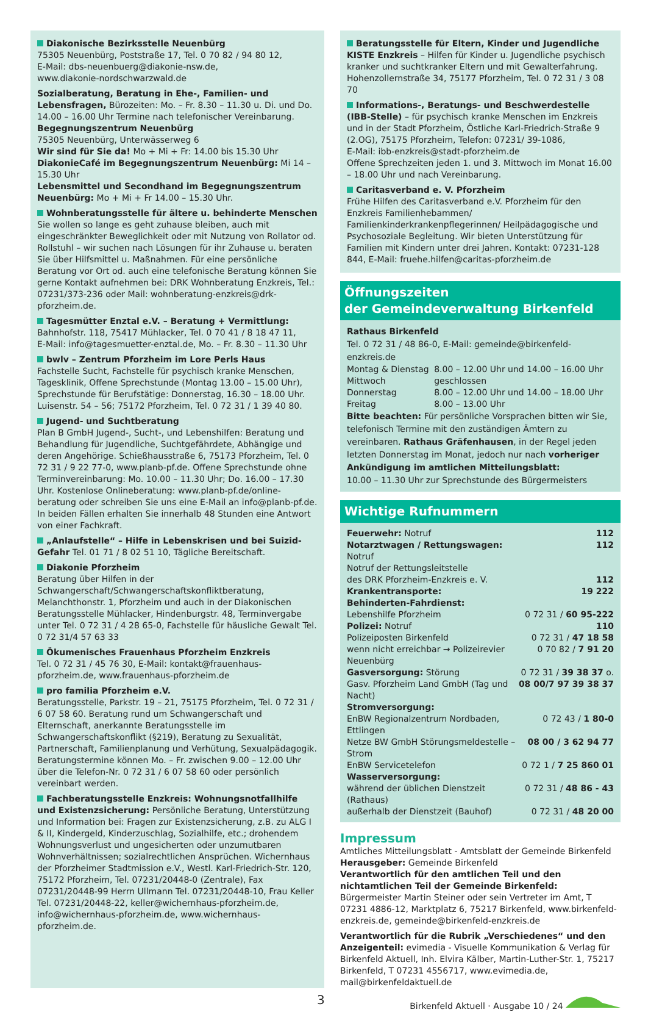Diakonische Bezirksstelle Neuenbürg
75305 Neuenbürg, Poststraße 17, Tel. 0 70 82 / 94 80 12,
E-Mail: dbs-neuenbuerg@diakonie-nsw.de,
www.diakonie-nordschwarzwald.de
Sozialberatung, Beratung in Ehe-, Familien- und Lebensfragen, Bürozeiten: Mo. – Fr. 8.30 – 11.30 u. Di. und Do. 14.00 – 16.00 Uhr Termine nach telefonischer Vereinbarung.
Begegnungszentrum Neuenbürg
75305 Neuenbürg, Unterwässerweg 6
Wir sind für Sie da! Mo + Mi + Fr: 14.00 bis 15.30 Uhr
DiakonieCafé im Begegnungszentrum Neuenbürg: Mi 14 – 15.30 Uhr
Lebensmittel und Secondhand im Begegnungszentrum Neuenbürg: Mo + Mi + Fr 14.00 – 15.30 Uhr.
Wohnberatungsstelle für ältere u. behinderte Menschen
Sie wollen so lange es geht zuhause bleiben, auch mit eingeschränkter Beweglichkeit oder mit Nutzung von Rollator od. Rollstuhl – wir suchen nach Lösungen für ihr Zuhause u. beraten Sie über Hilfsmittel u. Maßnahmen. Für eine persönliche Beratung vor Ort od. auch eine telefonische Beratung können Sie gerne Kontakt aufnehmen bei: DRK Wohnberatung Enzkreis, Tel.: 07231/373-236 oder Mail: wohnberatung-enzkreis@drk-pforzheim.de.
Tagesmütter Enztal e.V. – Beratung + Vermittlung:
Bahnhofstr. 118, 75417 Mühlacker, Tel. 0 70 41 / 8 18 47 11,
E-Mail: info@tagesmuetter-enztal.de, Mo. – Fr. 8.30 – 11.30 Uhr
bwlv – Zentrum Pforzheim im Lore Perls Haus
Fachstelle Sucht, Fachstelle für psychisch kranke Menschen, Tagesklinik, Offene Sprechstunde (Montag 13.00 – 15.00 Uhr), Sprechstunde für Berufstätige: Donnerstag, 16.30 – 18.00 Uhr. Luisenstr. 54 – 56; 75172 Pforzheim, Tel. 0 72 31 / 1 39 40 80.
Jugend- und Suchtberatung
Plan B GmbH Jugend-, Sucht-, und Lebenshilfen: Beratung und Behandlung für Jugendliche, Suchtgefährdete, Abhängige und deren Angehörige. Schießhausstraße 6, 75173 Pforzheim, Tel. 0 72 31 / 9 22 77-0, www.planb-pf.de. Offene Sprechstunde ohne Terminvereinbarung: Mo. 10.00 – 11.30 Uhr; Do. 16.00 – 17.30 Uhr. Kostenlose Onlineberatung: www.planb-pf.de/online-beratung oder schreiben Sie uns eine E-Mail an info@planb-pf.de. In beiden Fällen erhalten Sie innerhalb 48 Stunden eine Antwort von einer Fachkraft.
„Anlaufstelle“ – Hilfe in Lebenskrisen und bei Suizid-Gefahr Tel. 01 71 / 8 02 51 10, Tägliche Bereitschaft.
Diakonie Pforzheim
Beratung über Hilfen in der Schwangerschaft/Schwangerschaftskonfliktberatung, Melanchthonstr. 1, Pforzheim und auch in der Diakonischen Beratungsstelle Mühlacker, Hindenburgstr. 48, Terminvergabe unter Tel. 0 72 31 / 4 28 65-0, Fachstelle für häusliche Gewalt Tel. 0 72 31/4 57 63 33
Ökumenisches Frauenhaus Pforzheim Enzkreis
Tel. 0 72 31 / 45 76 30, E-Mail: kontakt@frauenhaus-pforzheim.de, www.frauenhaus-pforzheim.de
pro familia Pforzheim e.V.
Beratungsstelle, Parkstr. 19 – 21, 75175 Pforzheim, Tel. 0 72 31 / 6 07 58 60. Beratung rund um Schwangerschaft und Elternschaft, anerkannte Beratungsstelle im Schwangerschaftskonflikt (§219), Beratung zu Sexualität, Partnerschaft, Familienplanung und Verhütung, Sexualpädagogik. Beratungstermine können Mo. – Fr. zwischen 9.00 – 12.00 Uhr über die Telefon-Nr. 0 72 31 / 6 07 58 60 oder persönlich vereinbart werden.
Fachberatungsstelle Enzkreis: Wohnungsnotfallhilfe und Existenzsicherung: Persönliche Beratung, Unterstützung und Information bei: Fragen zur Existenzsicherung, z.B. zu ALG I & II, Kindergeld, Kinderzuschlag, Sozialhilfe, etc.; drohendem Wohnungsverlust und ungesicherten oder unzumutbaren Wohnverhältnissen; sozialrechtlichen Ansprüchen. Wichernhaus der Pforzheimer Stadtmission e.V., Westl. Karl-Friedrich-Str. 120, 75172 Pforzheim, Tel. 07231/20448-0 (Zentrale), Fax 07231/20448-99 Herrn Ullmann Tel. 07231/20448-10, Frau Keller Tel. 07231/20448-22, keller@wichernhaus-pforzheim.de, info@wichernhaus-pforzheim.de, www.wichernhaus-pforzheim.de.
Beratungsstelle für Eltern, Kinder und Jugendliche KISTE Enzkreis – Hilfen für Kinder u. Jugendliche psychisch kranker und suchtkranker Eltern und mit Gewalterfahrung. Hohenzollernstraße 34, 75177 Pforzheim, Tel. 0 72 31 / 3 08 70
Informations-, Beratungs- und Beschwerdestelle (IBB-Stelle) – für psychisch kranke Menschen im Enzkreis und in der Stadt Pforzheim, Östliche Karl-Friedrich-Straße 9 (2.OG), 75175 Pforzheim, Telefon: 07231/ 39-1086,
E-Mail: ibb-enzkreis@stadt-pforzheim.de
Offene Sprechzeiten jeden 1. und 3. Mittwoch im Monat 16.00 – 18.00 Uhr und nach Vereinbarung.
Caritasverband e. V. Pforzheim
Frühe Hilfen des Caritasverband e.V. Pforzheim für den Enzkreis Familienhebammen/ Familienkinderkrankenpflegerinnen/ Heilpädagogische und Psychosoziale Begleitung. Wir bieten Unterstützung für Familien mit Kindern unter drei Jahren. Kontakt: 07231-128 844, E-Mail: fruehe.hilfen@caritas-pforzheim.de
Öffnungszeiten
der Gemeindeverwaltung Birkenfeld
Rathaus Birkenfeld
Tel. 0 72 31 / 48 86-0, E-Mail: gemeinde@birkenfeld-enzkreis.de
| Montag & Dienstag | 8.00 – 12.00 Uhr und 14.00 – 16.00 Uhr |
| Mittwoch | geschlossen |
| Donnerstag | 8.00 – 12.00 Uhr und 14.00 – 18.00 Uhr |
| Freitag | 8.00 – 13.00 Uhr |
Bitte beachten: Für persönliche Vorsprachen bitten wir Sie, telefonisch Termine mit den zuständigen Ämtern zu vereinbaren. Rathaus Gräfenhausen, in der Regel jeden letzten Donnerstag im Monat, jedoch nur nach vorheriger Ankündigung im amtlichen Mitteilungsblatt:
10.00 – 11.30 Uhr zur Sprechstunde des Bürgermeisters
Wichtige Rufnummern
| Feuerwehr: Notruf | 112 |
| Notarztwagen / Rettungswagen: Notruf | 112 |
| Notruf der Rettungsleitstelle des DRK Pforzheim-Enzkreis e. V. | 112 |
| Krankentransporte: | 19 222 |
| Behinderten-Fahrdienst: | |
| Lebenshilfe Pforzheim | 0 72 31 / 60 95-222 |
| Polizei: Notruf | 110 |
| Polizeiposten Birkenfeld | 0 72 31 / 47 18 58 |
| wenn nicht erreichbar → Polizeirevier Neuenbürg | 0 70 82 / 7 91 20 |
| Gasversorgung: Störung | 0 72 31 / 39 38 37 o. |
| Gasv. Pforzheim Land GmbH (Tag und Nacht) | 08 00/7 97 39 38 37 |
| Stromversorgung: | |
| EnBW Regionalzentrum Nordbaden, Ettlingen | 0 72 43 / 1 80-0 |
| Netze BW GmbH Störungsmeldestelle – Strom | 08 00 / 3 62 94 77 |
| EnBW Servicetelefon | 0 72 1 / 7 25 860 01 |
| Wasserversorgung: | |
| während der üblichen Dienstzeit (Rathaus) | 0 72 31 / 48 86 - 43 |
| außerhalb der Dienstzeit (Bauhof) | 0 72 31 / 48 20 00 |
Impressum
Amtliches Mitteilungsblatt - Amtsblatt der Gemeinde Birkenfeld
Herausgeber: Gemeinde Birkenfeld
Verantwortlich für den amtlichen Teil und den nichtamtlichen Teil der Gemeinde Birkenfeld:
Bürgermeister Martin Steiner oder sein Vertreter im Amt, T 07231 4886-12, Marktplatz 6, 75217 Birkenfeld, www.birkenfeld-enzkreis.de, gemeinde@birkenfeld-enzkreis.de
Verantwortlich für die Rubrik „Verschiedenes“ und den Anzeigenteil: evimedia - Visuelle Kommunikation & Verlag für Birkenfeld Aktuell, Inh. Elvira Kälber, Martin-Luther-Str. 1, 75217 Birkenfeld, T 07231 4556717, www.evimedia.de, mail@birkenfeldaktuell.de
3 Birkenfeld Aktuell · Ausgabe 10 / 24